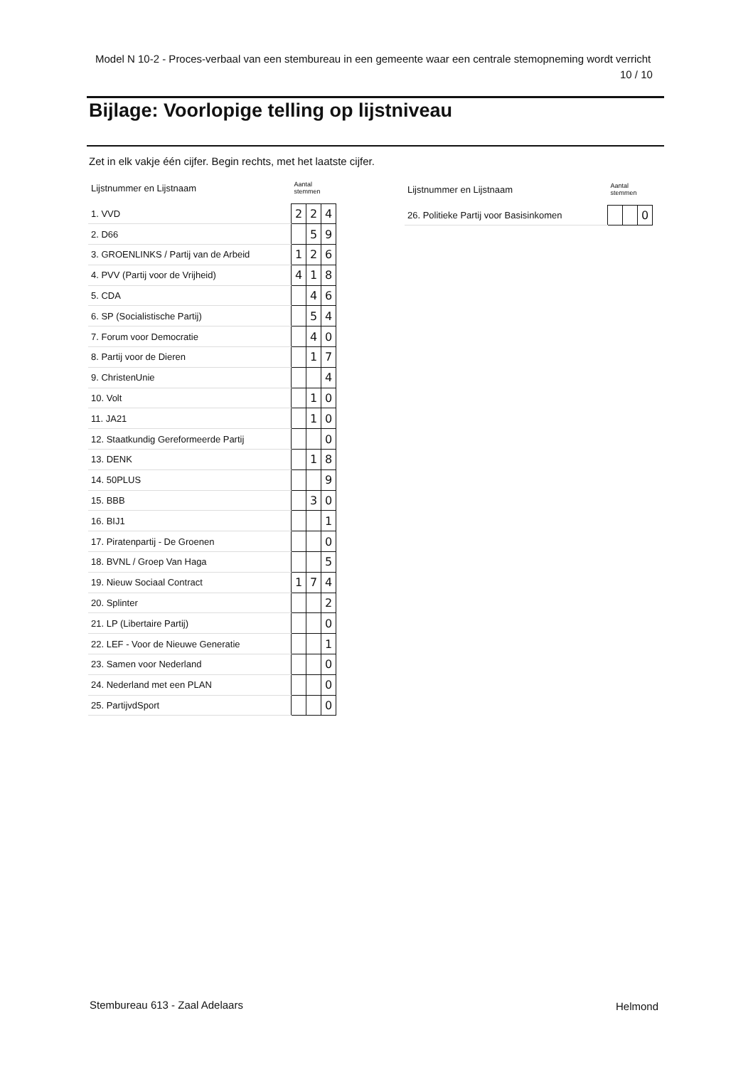Model N 10-2 - Proces-verbaal van een stembureau in een gemeente waar een centrale stemopneming wordt verricht
10 / 10
Bijlage: Voorlopige telling op lijstniveau
Zet in elk vakje één cijfer. Begin rechts, met het laatste cijfer.
| Lijstnummer en Lijstnaam | Aantal stemmen | | |
| --- | --- | --- | --- |
| 1. VVD | 2 | 2 | 4 |
| 2. D66 | | 5 | 9 |
| 3. GROENLINKS / Partij van de Arbeid | 1 | 2 | 6 |
| 4. PVV (Partij voor de Vrijheid) | 4 | 1 | 8 |
| 5. CDA | | 4 | 6 |
| 6. SP (Socialistische Partij) | | 5 | 4 |
| 7. Forum voor Democratie | | 4 | 0 |
| 8. Partij voor de Dieren | | 1 | 7 |
| 9. ChristenUnie | | | 4 |
| 10. Volt | | 1 | 0 |
| 11. JA21 | | 1 | 0 |
| 12. Staatkundig Gereformeerde Partij | | | 0 |
| 13. DENK | | 1 | 8 |
| 14. 50PLUS | | | 9 |
| 15. BBB | | 3 | 0 |
| 16. BIJ1 | | | 1 |
| 17. Piratenpartij - De Groenen | | | 0 |
| 18. BVNL / Groep Van Haga | | | 5 |
| 19. Nieuw Sociaal Contract | 1 | 7 | 4 |
| 20. Splinter | | | 2 |
| 21. LP (Libertaire Partij) | | | 0 |
| 22. LEF - Voor de Nieuwe Generatie | | | 1 |
| 23. Samen voor Nederland | | | 0 |
| 24. Nederland met een PLAN | | | 0 |
| 25. PartijvdSport | | | 0 |
| Lijstnummer en Lijstnaam | Aantal stemmen | | |
| --- | --- | --- | --- |
| 26. Politieke Partij voor Basisinkomen | | | 0 |
Stembureau 613 - Zaal Adelaars Helmond